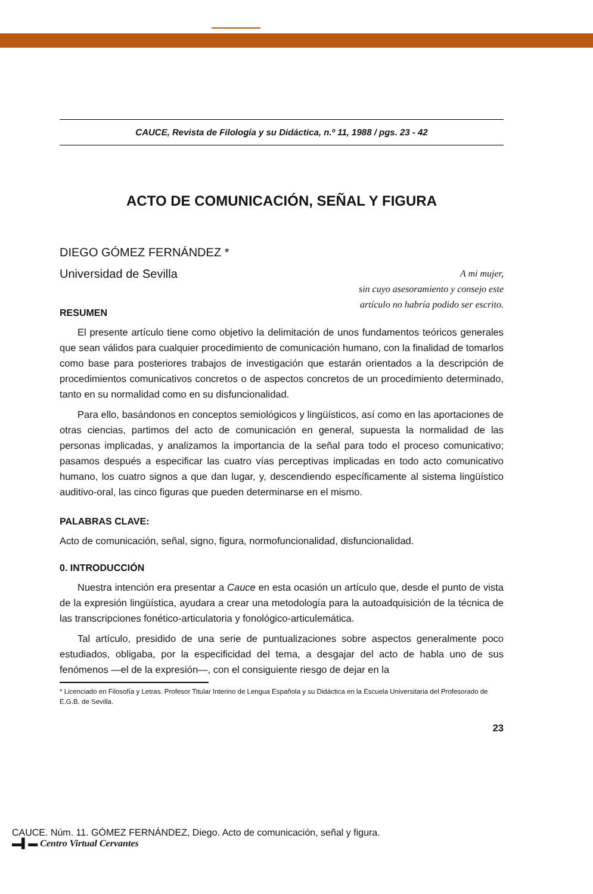CAUCE, Revista de Filología y su Didáctica, n.º 11, 1988 / pgs. 23 - 42
ACTO DE COMUNICACIÓN, SEÑAL Y FIGURA
DIEGO GÓMEZ FERNÁNDEZ *
A mi mujer,
sin cuyo asesoramiento y consejo este
artículo no habría podido ser escrito.
Universidad de Sevilla
RESUMEN
El presente artículo tiene como objetivo la delimitación de unos fundamentos teóricos generales que sean válidos para cualquier procedimiento de comunicación humano, con la finalidad de tomarlos como base para posteriores trabajos de investigación que estarán orientados a la descripción de procedimientos comunicativos concretos o de aspectos concretos de un procedimiento determinado, tanto en su normalidad como en su disfuncionalidad.
Para ello, basándonos en conceptos semiológicos y lingüísticos, así como en las aportaciones de otras ciencias, partimos del acto de comunicación en general, supuesta la normalidad de las personas implicadas, y analizamos la importancia de la señal para todo el proceso comunicativo; pasamos después a especificar las cuatro vías perceptivas implicadas en todo acto comunicativo humano, los cuatro signos a que dan lugar, y, descendiendo específicamente al sistema lingüístico auditivo-oral, las cinco figuras que pueden determinarse en el mismo.
PALABRAS CLAVE:
Acto de comunicación, señal, signo, figura, normofuncionalidad, disfuncionalidad.
0. INTRODUCCIÓN
Nuestra intención era presentar a Cauce en esta ocasión un artículo que, desde el punto de vista de la expresión lingüística, ayudara a crear una metodología para la autoadquisición de la técnica de las transcripciones fonético-articulatoria y fonológico-articulemática.
Tal artículo, presidido de una serie de puntualizaciones sobre aspectos generalmente poco estudiados, obligaba, por la especificidad del tema, a desgajar del acto de habla uno de sus fenómenos —el de la expresión—, con el consiguiente riesgo de dejar en la
* Licenciado en Filosofía y Letras. Profesor Titular Interino de Lengua Española y su Didáctica en la Escuela Universitaria del Profesorado de E.G.B. de Sevilla.
23
CAUCE. Núm. 11. GÓMEZ FERNÁNDEZ, Diego. Acto de comunicación, señal y figura.
▬▌▬ Centro Virtual Cervantes